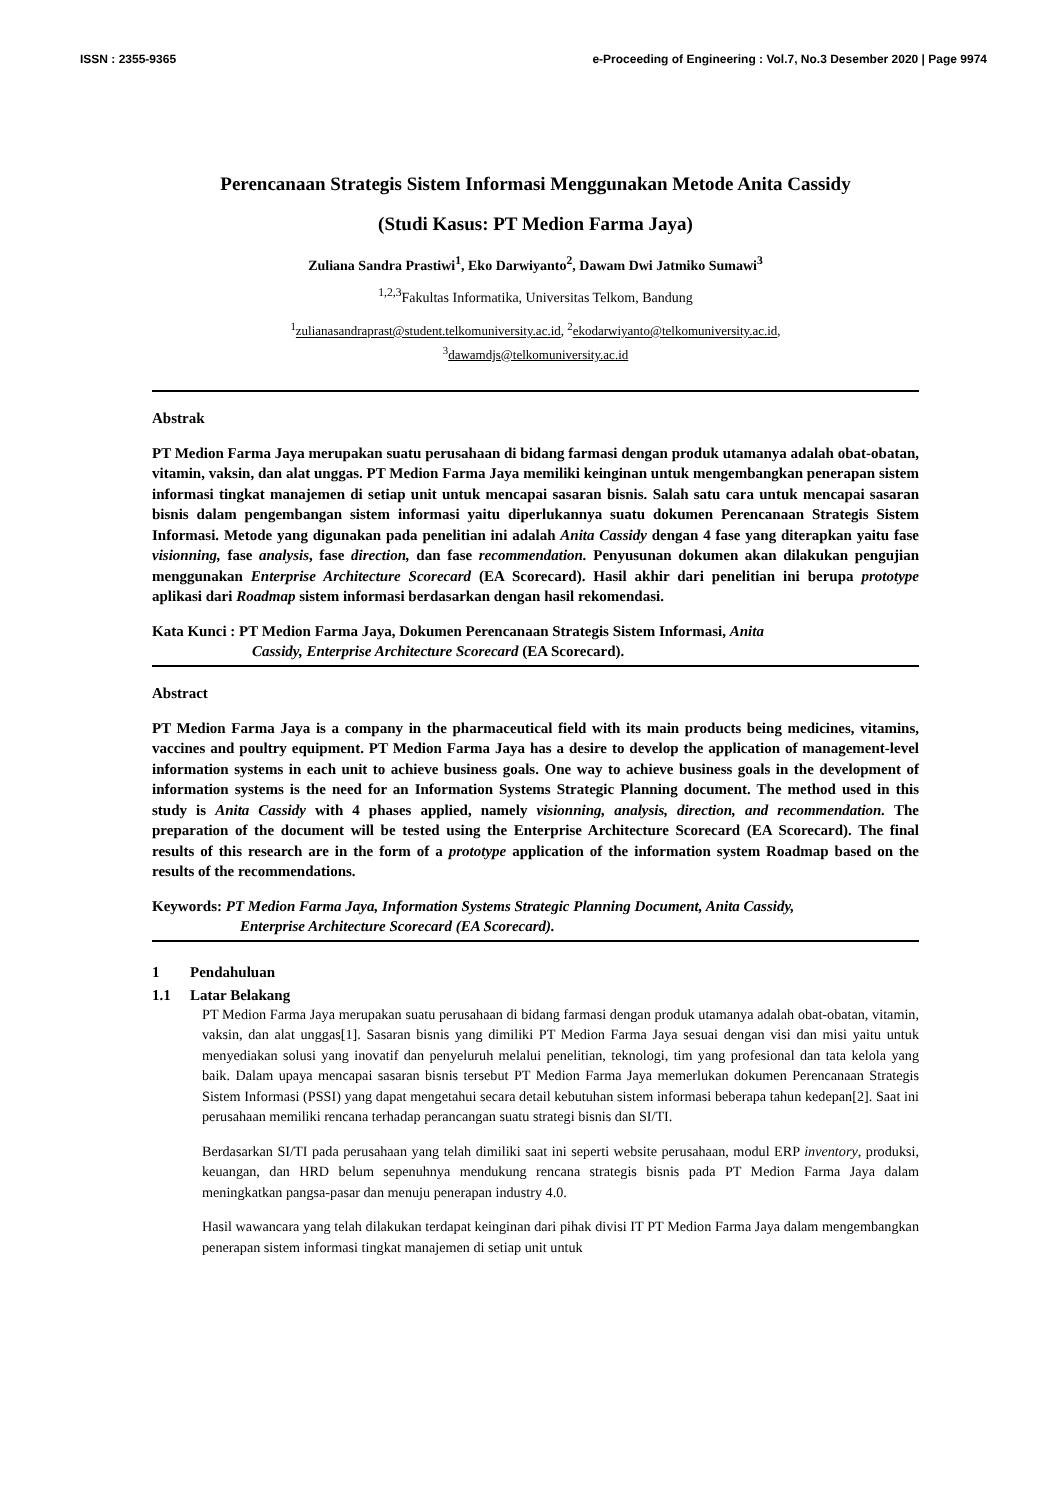ISSN : 2355-9365 e-Proceeding of Engineering : Vol.7, No.3 Desember 2020 | Page 9974
Perencanaan Strategis Sistem Informasi Menggunakan Metode Anita Cassidy
(Studi Kasus: PT Medion Farma Jaya)
Zuliana Sandra Prastiwi<sup>1</sup>, Eko Darwiyanto<sup>2</sup>, Dawam Dwi Jatmiko Sumawi<sup>3</sup>
<sup>1,2,3</sup>Fakultas Informatika, Universitas Telkom, Bandung
<sup>1</sup> zulianasandraprast@student.telkomuniversity.ac.id, <sup>2</sup>ekodarwiyanto@telkomuniversity.ac.id,
<sup>3</sup> dawamdjs@telkomuniversity.ac.id
Abstrak
PT Medion Farma Jaya merupakan suatu perusahaan di bidang farmasi dengan produk utamanya adalah obat-obatan, vitamin, vaksin, dan alat unggas. PT Medion Farma Jaya memiliki keinginan untuk mengembangkan penerapan sistem informasi tingkat manajemen di setiap unit untuk mencapai sasaran bisnis. Salah satu cara untuk mencapai sasaran bisnis dalam pengembangan sistem informasi yaitu diperlukannya suatu dokumen Perencanaan Strategis Sistem Informasi. Metode yang digunakan pada penelitian ini adalah Anita Cassidy dengan 4 fase yang diterapkan yaitu fase visionning, fase analysis, fase direction, dan fase recommendation. Penyusunan dokumen akan dilakukan pengujian menggunakan Enterprise Architecture Scorecard (EA Scorecard). Hasil akhir dari penelitian ini berupa prototype aplikasi dari Roadmap sistem informasi berdasarkan dengan hasil rekomendasi.
Kata Kunci : PT Medion Farma Jaya, Dokumen Perencanaan Strategis Sistem Informasi, Anita
Cassidy, Enterprise Architecture Scorecard (EA Scorecard).
Abstract
PT Medion Farma Jaya is a company in the pharmaceutical field with its main products being medicines, vitamins, vaccines and poultry equipment. PT Medion Farma Jaya has a desire to develop the application of management-level information systems in each unit to achieve business goals. One way to achieve business goals in the development of information systems is the need for an Information Systems Strategic Planning document. The method used in this study is Anita Cassidy with 4 phases applied, namely visionning, analysis, direction, and recommendation. The preparation of the document will be tested using the Enterprise Architecture Scorecard (EA Scorecard). The final results of this research are in the form of a prototype application of the information system Roadmap based on the results of the recommendations.
Keywords: PT Medion Farma Jaya, Information Systems Strategic Planning Document, Anita Cassidy,
Enterprise Architecture Scorecard (EA Scorecard).
1 Pendahuluan
1.1 Latar Belakang
PT Medion Farma Jaya merupakan suatu perusahaan di bidang farmasi dengan produk utamanya adalah obat-obatan, vitamin, vaksin, dan alat unggas[1]. Sasaran bisnis yang dimiliki PT Medion Farma Jaya sesuai dengan visi dan misi yaitu untuk menyediakan solusi yang inovatif dan penyeluruh melalui penelitian, teknologi, tim yang profesional dan tata kelola yang baik. Dalam upaya mencapai sasaran bisnis tersebut PT Medion Farma Jaya memerlukan dokumen Perencanaan Strategis Sistem Informasi (PSSI) yang dapat mengetahui secara detail kebutuhan sistem informasi beberapa tahun kedepan[2]. Saat ini perusahaan memiliki rencana terhadap perancangan suatu strategi bisnis dan SI/TI.
Berdasarkan SI/TI pada perusahaan yang telah dimiliki saat ini seperti website perusahaan, modul ERP inventory, produksi, keuangan, dan HRD belum sepenuhnya mendukung rencana strategis bisnis pada PT Medion Farma Jaya dalam meningkatkan pangsa-pasar dan menuju penerapan industry 4.0.
Hasil wawancara yang telah dilakukan terdapat keinginan dari pihak divisi IT PT Medion Farma Jaya dalam mengembangkan penerapan sistem informasi tingkat manajemen di setiap unit untuk